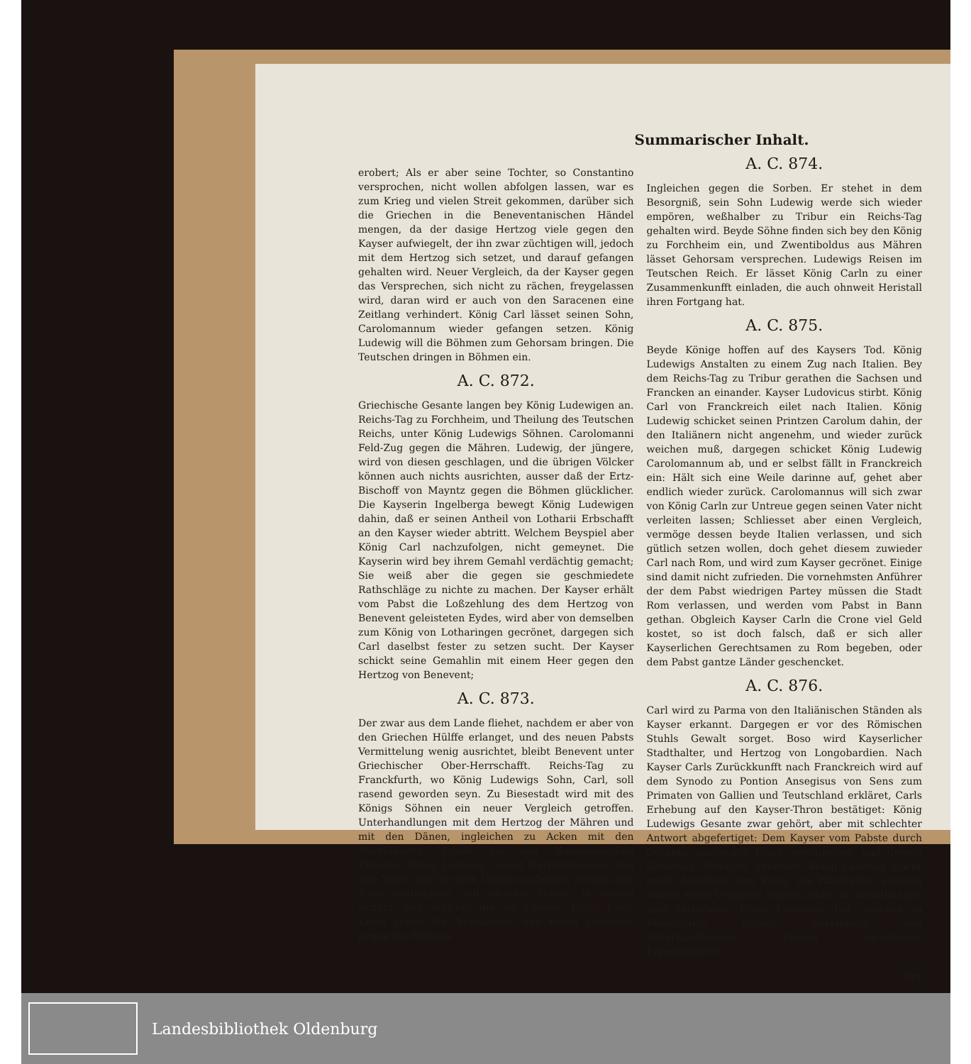Summarischer Inhalt.
erobert; Als er aber seine Tochter, so Constantino versprochen, nicht wollen abfolgen lassen, war es zum Krieg und vielen Streit gekommen, darüber sich die Griechen in die Beneventanischen Händel mengen, da der dasige Hertzog viele gegen den Kayser aufwiegelt, der ihn zwar züchtigen will, jedoch mit dem Hertzog sich setzet, und darauf gefangen gehalten wird. Neuer Vergleich, da der Kayser gegen das Versprechen, sich nicht zu rächen, freygelassen wird, daran wird er auch von den Saracenen eine Zeitlang verhindert. König Carl lässet seinen Sohn, Carolomannum wieder gefangen setzen. König Ludewig will die Böhmen zum Gehorsam bringen. Die Teutschen dringen in Böhmen ein.
A. C. 872.
Griechische Gesante langen bey König Ludewigen an. Reichs-Tag zu Forchheim, und Theilung des Teutschen Reichs, unter König Ludewigs Söhnen. Carolomanni Feld-Zug gegen die Mähren. Ludewig, der jüngere, wird von diesen geschlagen, und die übrigen Völcker können auch nichts ausrichten, ausser daß der Ertz-Bischoff von Mayntz gegen die Böhmen glücklicher. Die Kayserin Ingelberga bewegt König Ludewigen dahin, daß er seinen Antheil von Lotharii Erbschafft an den Kayser wieder abtritt. Welchem Beyspiel aber König Carl nachzufolgen, nicht gemeynet. Die Kayserin wird bey ihrem Gemahl verdächtig gemacht; Sie weiß aber die gegen sie geschmiedete Rathschläge zu nichte zu machen. Der Kayser erhält vom Pabst die Loßzehlung des dem Hertzog von Benevent geleisteten Eydes, wird aber von demselben zum König von Lotharingen gecrönet, dargegen sich Carl daselbst fester zu setzen sucht. Der Kayser schickt seine Gemahlin mit einem Heer gegen den Hertzog von Benevent;
A. C. 873.
Der zwar aus dem Lande fliehet, nachdem er aber von den Griechen Hülffe erlanget, und des neuen Pabsts Vermittelung wenig ausrichtet, bleibt Benevent unter Griechischer Ober-Herrschafft. Reichs-Tag zu Franckfurth, wo König Ludewigs Sohn, Carl, soll rasend geworden seyn. Zu Biesestadt wird mit des Königs Söhnen ein neuer Vergleich getroffen. Unterhandlungen mit dem Hertzog der Mähren und mit den Dänen, ingleichen zu Acken mit den Normännern. Friede mit den Normannischen Königen. König Ludewig nimmt Carolomannum, den sein Vater, weil er neue Unruhe anfangen wollen, zum Tode verdammen und blenden lassen, in seinen Schutz, und schicket ihn ins Closter. König Carls Krieg gegen die Normänner, und König Ludewigs gegen die Mähren,
A. C. 874.
Ingleichen gegen die Sorben. Er stehet in dem Besorgniß, sein Sohn Ludewig werde sich wieder empören, weßhalber zu Tribur ein Reichs-Tag gehalten wird. Beyde Söhne finden sich bey den König zu Forchheim ein, und Zwentiboldus aus Mähren lässet Gehorsam versprechen. Ludewigs Reisen im Teutschen Reich. Er lässet König Carln zu einer Zusammenkunfft einladen, die auch ohnweit Heristall ihren Fortgang hat.
A. C. 875.
Beyde Könige hoffen auf des Kaysers Tod. König Ludewigs Anstalten zu einem Zug nach Italien. Bey dem Reichs-Tag zu Tribur gerathen die Sachsen und Francken an einander. Kayser Ludovicus stirbt. König Carl von Franckreich eilet nach Italien. König Ludewig schicket seinen Printzen Carolum dahin, der den Italiänern nicht angenehm, und wieder zurück weichen muß, dargegen schicket König Ludewig Carolomannum ab, und er selbst fällt in Franckreich ein: Hält sich eine Weile darinne auf, gehet aber endlich wieder zurück. Carolomannus will sich zwar von König Carln zur Untreue gegen seinen Vater nicht verleiten lassen; Schliesset aber einen Vergleich, vermöge dessen beyde Italien verlassen, und sich gütlich setzen wollen, doch gehet diesem zuwieder Carl nach Rom, und wird zum Kayser gecrönet. Einige sind damit nicht zufrieden. Die vornehmsten Anführer der dem Pabst wiedrigen Partey müssen die Stadt Rom verlassen, und werden vom Pabst in Bann gethan. Obgleich Kayser Carln die Crone viel Geld kostet, so ist doch falsch, daß er sich aller Kayserlichen Gerechtsamen zu Rom begeben, oder dem Pabst gantze Länder geschencket.
A. C. 876.
Carl wird zu Parma von den Italiänischen Ständen als Kayser erkannt. Dargegen er vor des Römischen Stuhls Gewalt sorget. Boso wird Kayserlicher Stadthalter, und Hertzog von Longobardien. Nach Kayser Carls Zurückkunfft nach Franckreich wird auf dem Synodo zu Pontion Ansegisus von Sens zum Primaten von Gallien und Teutschland erkläret, Carls Erhebung auf den Kayser-Thron bestätiget: König Ludewigs Gesante zwar gehört, aber mit schlechter Antwort abgefertiget: Dem Kayser vom Pabste durch Gesante nochmahls Glück gewünschet, und dessen Gemahlin, Richildis, gekrönet. König Ludewig macht große Anstalten zum Krieg. Die Päbstlichen Legaten wollen einen Vergleich stifften, aber die Bemühungen sind vergebens. König Ludewigs Tod, welcher zu Franckfurth erfolgt, unterbricht alle Unterhandlungen. Dessen vornehmste Eigenschafften.
Der
Landesbibliothek Oldenburg